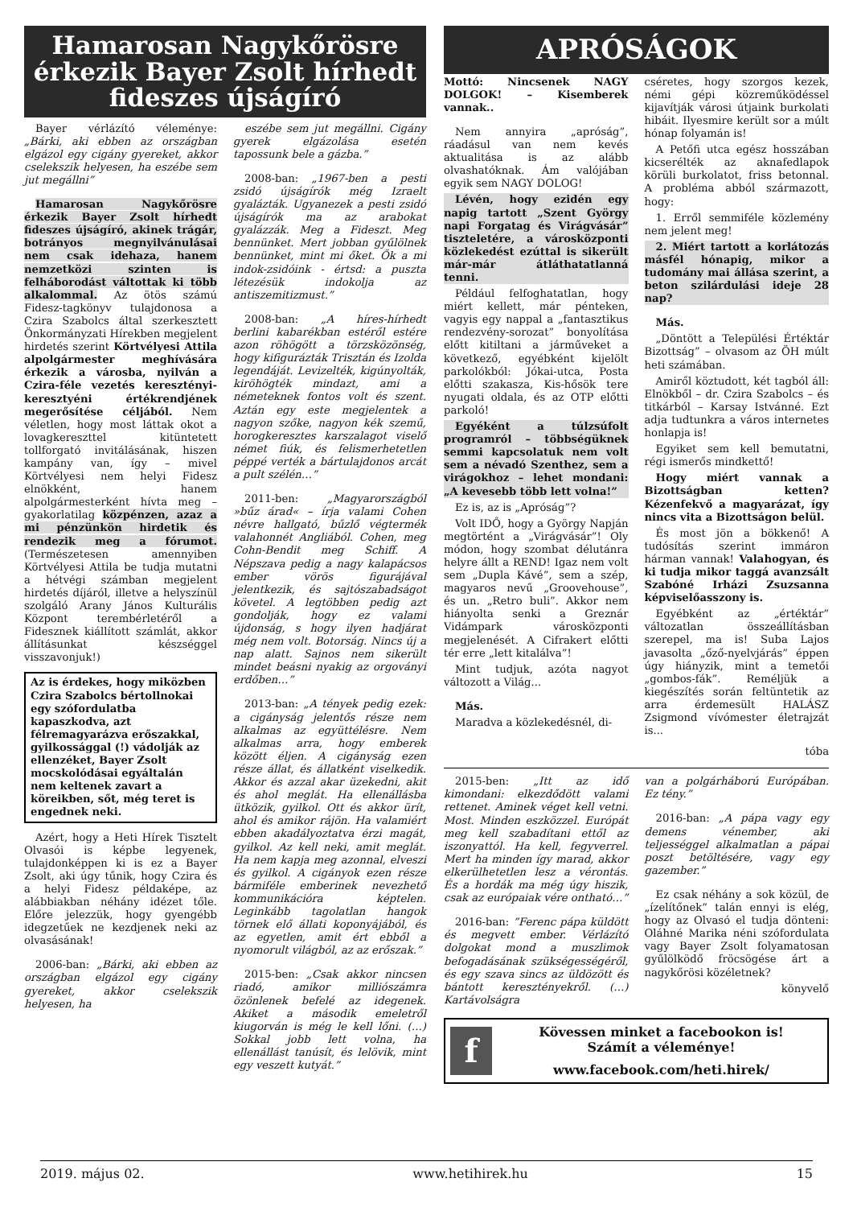Hamarosan Nagykőrösre érkezik Bayer Zsolt hírhedt fideszes újságíró
Bayer vérlázító véleménye: „Bárki, aki ebben az országban elgázol egy cigány gyereket, akkor cselekszik helyesen, ha eszébe sem jut megállni”
Hamarosan Nagykőrösre érkezik Bayer Zsolt hírhedt fideszes újságíró, akinek trágár, botrányos megnyilvánulásai nem csak idehaza, hanem nemzetközi szinten is felháborodást váltottak ki több alkalommal. Az ötös számú Fidesz-tagkönyv tulajdonosa a Czira Szabolcs által szerkesztett Önkormányzati Hírekben megjelent hirdetés szerint Körtvélyesi Attila alpolgármester meghívására érkezik a városba, nyilván a Czira-féle vezetés keresztényi-keresztyéni értékrendjének megerősítése céljából. Nem véletlen, hogy most láttak okot a lovagkereszttel kitüntetett tollforgató invitálásának, hiszen kampány van, így – mivel Körtvélyesi nem helyi Fidesz elnökként, hanem alpolgármesterként hívta meg – gyakorlatilag közpénzen, azaz a mi pénzünkön hirdetik és rendezik meg a fórumot. (Természetesen amennyiben Körtvélyesi Attila be tudja mutatni a hétvégi számban megjelent hirdetés díjáról, illetve a helyszínül szolgáló Arany János Kulturális Központ terembérletéről a Fidesznek kiállított számlát, akkor állításunkat készséggel visszavonjuk!)
Az is érdekes, hogy miközben Czira Szabolcs bértollnokai egy szófordulatba kapaszkodva, azt félremagyarázva erőszakkal, gyilkossággal (!) vádolják az ellenzéket, Bayer Zsolt mocskolódásai egyáltalán nem keltenek zavart a köreikben, sőt, még teret is engednek neki.
Azért, hogy a Heti Hírek Tisztelt Olvasói is képbe legyenek, tulajdonképpen ki is ez a Bayer Zsolt, aki úgy tűnik, hogy Czira és a helyi Fidesz példaképe, az alábbiakban néhány idézet tőle. Előre jelezzük, hogy gyengébb idegzetűek ne kezdjenek neki az olvasásának!
2006-ban: „Bárki, aki ebben az országban elgázol egy cigány gyereket, akkor cselekszik helyesen, ha
eszébe sem jut megállni. Cigány gyerek elgázolása esetén tapossunk bele a gázba.”
2008-ban: „1967-ben a pesti zsidó újságírók még Izraelt gyalázták. Ugyanezek a pesti zsidó újságírók ma az arabokat gyalázzák. Meg a Fideszt. Meg bennünket. Mert jobban gyűlölnek bennünket, mint mi őket. Ők a mi indok-zsidóink - értsd: a puszta létezésük indokolja az antiszemitizmust.”
2008-ban: „A híres-hírhedt berlini kabarékban estéről estére azon röhögött a törzsközönség, hogy kifigurázták Trisztán és Izolda legendáját. Levizelték, kigúnyolták, kiröhögték mindazt, ami a németeknek fontos volt és szent. Aztán egy este megjelentek a nagyon szőke, nagyon kék szemű, horogkeresztes karszalagot viselő német fiúk, és felismerhetetlen péppé verték a bártulajdonos arcát a pult szélén…”
2011-ben: „Magyarországból »bűz árad« – írja valami Cohen névre hallgató, bűzlő végtermék valahonnét Angliából. Cohen, meg Cohn-Bendit meg Schiff. A Népszava pedig a nagy kalapácsos ember vörös figurájával jelentkezik, és sajtószabadságot követel. A legtöbben pedig azt gondolják, hogy ez valami újdonság, s hogy ilyen hadjárat még nem volt. Botorság. Nincs új a nap alatt. Sajnos nem sikerült mindet beásni nyakig az orgoványi erdőben…”
2013-ban: „A tények pedig ezek: a cigányság jelentős része nem alkalmas az együttélésre. Nem alkalmas arra, hogy emberek között éljen. A cigányság ezen része állat, és állatként viselkedik. Akkor és azzal akar üzekedni, akit és ahol meglát. Ha ellenállásba ütközik, gyilkol. Ott és akkor ürít, ahol és amikor rájön. Ha valamiért ebben akadályoztatva érzi magát, gyilkol. Az kell neki, amit meglát. Ha nem kapja meg azonnal, elveszi és gyilkol. A cigányok ezen része bármiféle emberinek nevezhető kommunikációra képtelen. Leginkább tagolatlan hangok törnek elő állati koponyájából, és az egyetlen, amit ért ebből a nyomorult világból, az az erőszak.”
2015-ben: „Csak akkor nincsen riadó, amikor milliószámra özönlenek befelé az idegenek. Akiket a második emeletről kiugorván is még le kell lőni. (…) Sokkal jobb lett volna, ha ellenállást tanúsít, és lelövik, mint egy veszett kutyát.”
APRÓSÁGOK
Mottó: Nincsenek NAGY DOLGOK! – Kisemberek vannak..
Nem annyira „apróság”, ráadásul van nem kevés aktualitása is az alább olvashatóknak. Ám valójában egyik sem NAGY DOLOG!
Lévén, hogy ezidén egy napig tartott „Szent György napi Forgatag és Virágvásár” tiszteletére, a városközponti közlekedést ezúttal is sikerült már-már átláthatatlanná tenni.
Például felfoghatatlan, hogy miért kellett, már pénteken, vagyis egy nappal a „fantasztikus rendezvény-sorozat” bonyolítása előtt kitiltani a járműveket a következő, egyébként kijelölt parkolókból: Jókai-utca, Posta előtti szakasza, Kis-hősök tere nyugati oldala, és az OTP előtti parkoló!
Egyéként a túlzsúfolt programról – többségüknek semmi kapcsolatuk nem volt sem a névadó Szenthez, sem a virágokhoz – lehet mondani: „A kevesebb több lett volna!”
Ez is, az is „Apróság”?
Volt IDŐ, hogy a György Napján megtörtént a „Virágvásár”! Oly módon, hogy szombat délutánra helyre állt a REND! Igaz nem volt sem „Dupla Kávé”, sem a szép, magyaros nevű „Groovehouse”, és un. „Retro buli”. Akkor nem hiányolta senki a Greznár Vidámpark városközponti megjelenését. A Cifrakert előtti tér erre „lett kitalálva”!
Mint tudjuk, azóta nagyot változott a Világ...
Más.
Maradva a közlekedésnél, di-
cséretes, hogy szorgos kezek, némi gépi közreműködéssel kijavítják városi útjaink burkolati hibáit. Ilyesmire került sor a múlt hónap folyamán is!
A Petőfi utca egész hosszában kicserélték az aknafedlapok körüli burkolatot, friss betonnal. A probléma abból származott, hogy:
1. Erről semmiféle közlemény nem jelent meg!
2. Miért tartott a korlátozás másfél hónapig, mikor a tudomány mai állása szerint, a beton szilárdulási ideje 28 nap?
Más.
„Döntött a Települési Értéktár Bizottság” – olvasom az ÖH múlt heti számában.
Amiről köztudott, két tagból áll: Elnökből – dr. Czira Szabolcs – és titkárból – Karsay Istvánné. Ezt adja tudtunkra a város internetes honlapja is!
Egyiket sem kell bemutatni, régi ismerős mindkettő!
Hogy miért vannak a Bizottságban ketten? Kézenfekvő a magyarázat, így nincs vita a Bizottságon belül.
És most jön a bökkenő! A tudósítás szerint immáron hárman vannak! Valahogyan, és ki tudja mikor taggá avanzsált Szabóné Irházi Zsuzsanna képviselőasszony is.
Egyébként az „értéktár” változatlan összeállításban szerepel, ma is! Suba Lajos javasolta „őző-nyelvjárás” éppen úgy hiányzik, mint a temetői „gombos-fák”. Reméljük a kiegészítés során feltüntetik az arra érdemesült HALÁSZ Zsigmond vívómester életrajzát is...
tóba
2015-ben: „Itt az idő kimondani: elkezdődött valami rettenet. Aminek véget kell vetni. Most. Minden eszközzel. Európát meg kell szabadítani ettől az iszonyattól. Ha kell, fegyverrel. Mert ha minden így marad, akkor elkerülhetetlen lesz a vérontás. És a hordák ma még úgy hiszik, csak az európaiak vére ontható…”
2016-ban: ”Ferenc pápa küldött és megvett ember. Vérlázító dolgokat mond a muszlimok befogadásának szükségességéről, és egy szava sincs az üldözött és bántott keresztényekről. (…) Kartávolságra
van a polgárháború Európában. Ez tény.”
2016-ban: „A pápa vagy egy demens vénember, aki teljességgel alkalmatlan a pápai poszt betöltésére, vagy egy gazember.”
Ez csak néhány a sok közül, de „ízelítőnek” talán ennyi is elég, hogy az Olvasó el tudja dönteni: Oláhné Marika néni szófordulata vagy Bayer Zsolt folyamatosan gyűlölködő fröcsögése árt a nagykőrösi közéletnek?
könyvelő
f
Kövessen minket a facebookon is!
Számít a véleménye!
www.facebook.com/heti.hirek/
2019. május 02. www.hetihirek.hu 15